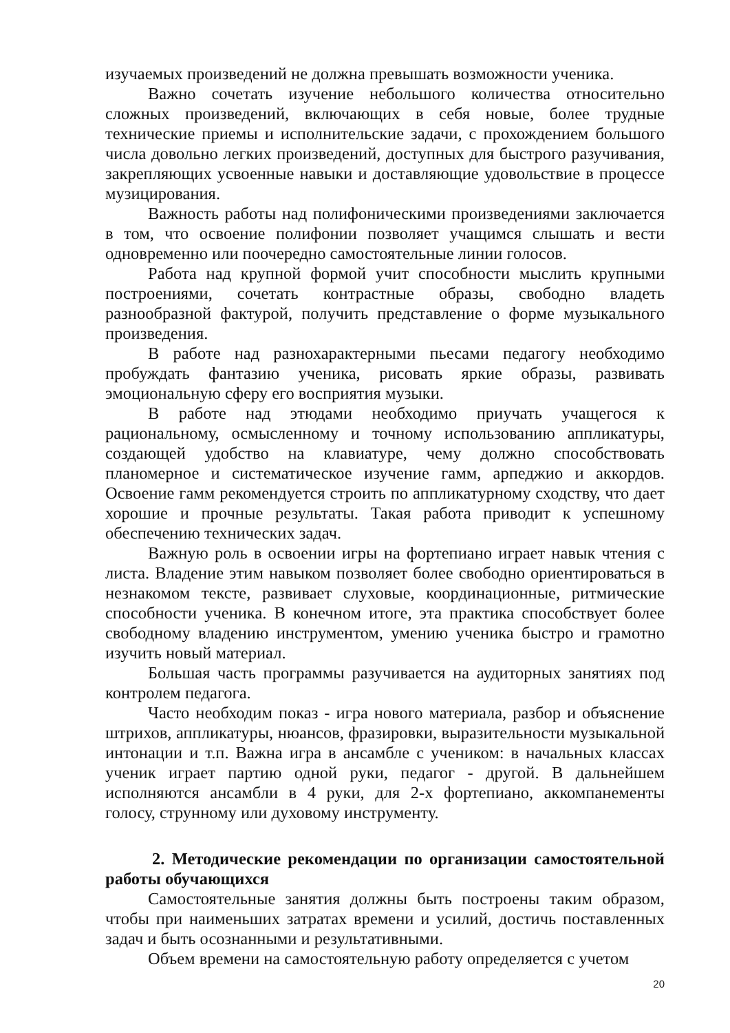изучаемых произведений не должна превышать возможности ученика.
Важно сочетать изучение небольшого количества относительно сложных произведений, включающих в себя новые, более трудные технические приемы и исполнительские задачи, с прохождением большого числа довольно легких произведений, доступных для быстрого разучивания, закрепляющих усвоенные навыки и доставляющие удовольствие в процессе музицирования.
Важность работы над полифоническими произведениями заключается в том, что освоение полифонии позволяет учащимся слышать и вести одновременно или поочередно самостоятельные линии голосов.
Работа над крупной формой учит способности мыслить крупными построениями, сочетать контрастные образы, свободно владеть разнообразной фактурой, получить представление о форме музыкального произведения.
В работе над разнохарактерными пьесами педагогу необходимо пробуждать фантазию ученика, рисовать яркие образы, развивать эмоциональную сферу его восприятия музыки.
В работе над этюдами необходимо приучать учащегося к рациональному, осмысленному и точному использованию аппликатуры, создающей удобство на клавиатуре, чему должно способствовать планомерное и систематическое изучение гамм, арпеджио и аккордов. Освоение гамм рекомендуется строить по аппликатурному сходству, что дает хорошие и прочные результаты. Такая работа приводит к успешному обеспечению технических задач.
Важную роль в освоении игры на фортепиано играет навык чтения с листа. Владение этим навыком позволяет более свободно ориентироваться в незнакомом тексте, развивает слуховые, координационные, ритмические способности ученика. В конечном итоге, эта практика способствует более свободному владению инструментом, умению ученика быстро и грамотно изучить новый материал.
Большая часть программы разучивается на аудиторных занятиях под контролем педагога.
Часто необходим показ - игра нового материала, разбор и объяснение штрихов, аппликатуры, нюансов, фразировки, выразительности музыкальной интонации и т.п. Важна игра в ансамбле с учеником: в начальных классах ученик играет партию одной руки, педагог - другой. В дальнейшем исполняются ансамбли в 4 руки, для 2-х фортепиано, аккомпанементы голосу, струнному или духовому инструменту.
2. Методические рекомендации по организации самостоятельной работы обучающихся
Самостоятельные занятия должны быть построены таким образом, чтобы при наименьших затратах времени и усилий, достичь поставленных задач и быть осознанными и результативными.
Объем времени на самостоятельную работу определяется с учетом
20